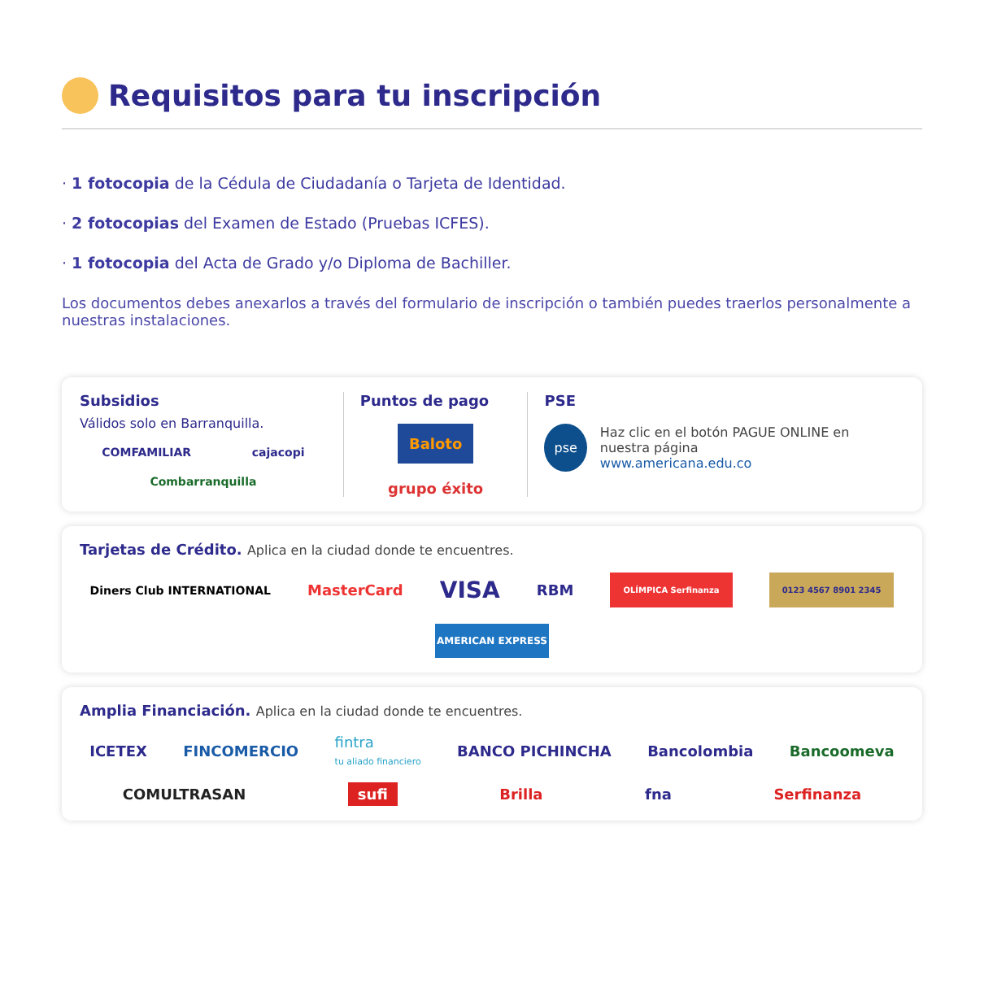Requisitos para tu inscripción
· 1 fotocopia de la Cédula de Ciudadanía o Tarjeta de Identidad.
· 2 fotocopias del Examen de Estado (Pruebas ICFES).
· 1 fotocopia del Acta de Grado y/o Diploma de Bachiller.
Los documentos debes anexarlos a través del formulario de inscripción o también puedes traerlos personalmente a nuestras instalaciones.
Subsidios
Válidos solo en Barranquilla.
COMFAMILIAR cajacopi Combarranquilla
Puntos de pago
Baloto grupo éxito
PSE
pse
Haz clic en el botón PAGUE ONLINE en nuestra página
www.americana.edu.co
Tarjetas de Crédito. Aplica en la ciudad donde te encuentres.
Diners Club INTERNATIONAL MasterCard VISA RBM OLÍMPICA Serfinanza 0123 4567 8901 2345 AMERICAN EXPRESS
Amplia Financiación. Aplica en la ciudad donde te encuentres.
ICETEX FINCOMERCIO fintra
tu aliado financiero BANCO PICHINCHA Bancolombia Bancoomeva
COMULTRASAN sufi Brilla fna Serfinanza